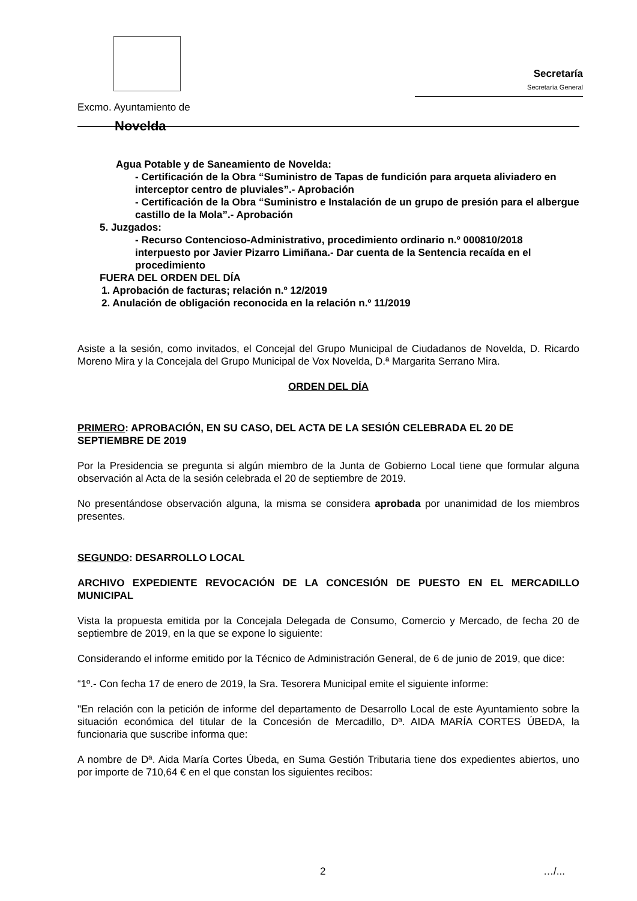Excmo. Ayuntamiento de
Novelda
Secretaría
Secretaría General
Agua Potable y de Saneamiento de Novelda:
- Certificación de la Obra “Suministro de Tapas de fundición para arqueta aliviadero en interceptor centro de pluviales”.- Aprobación
- Certificación de la Obra “Suministro e Instalación de un grupo de presión para el albergue castillo de la Mola”.- Aprobación
5. Juzgados:
- Recurso Contencioso-Administrativo, procedimiento ordinario n.º 000810/2018 interpuesto por Javier Pizarro Limiñana.- Dar cuenta de la Sentencia recaída en el procedimiento
FUERA DEL ORDEN DEL DÍA
1. Aprobación de facturas; relación n.º 12/2019
2. Anulación de obligación reconocida en la relación n.º 11/2019
Asiste a la sesión, como invitados, el Concejal del Grupo Municipal de Ciudadanos de Novelda, D. Ricardo Moreno Mira y la Concejala del Grupo Municipal de Vox Novelda, D.ª Margarita Serrano Mira.
ORDEN DEL DÍA
PRIMERO: APROBACIÓN, EN SU CASO, DEL ACTA DE LA SESIÓN CELEBRADA EL 20 DE SEPTIEMBRE DE 2019
Por la Presidencia se pregunta si algún miembro de la Junta de Gobierno Local tiene que formular alguna observación al Acta de la sesión celebrada el 20 de septiembre de 2019.
No presentándose observación alguna, la misma se considera aprobada por unanimidad de los miembros presentes.
SEGUNDO: DESARROLLO LOCAL
ARCHIVO EXPEDIENTE REVOCACIÓN DE LA CONCESIÓN DE PUESTO EN EL MERCADILLO MUNICIPAL
Vista la propuesta emitida por la Concejala Delegada de Consumo, Comercio y Mercado, de fecha 20 de septiembre de 2019, en la que se expone lo siguiente:
Considerando el informe emitido por la Técnico de Administración General, de 6 de junio de 2019, que dice:
“1º.- Con fecha 17 de enero de 2019, la Sra. Tesorera Municipal emite el siguiente informe:
"En relación con la petición de informe del departamento de Desarrollo Local de este Ayuntamiento sobre la situación económica del titular de la Concesión de Mercadillo, Dª. AIDA MARÍA CORTES ÚBEDA, la funcionaria que suscribe informa que:
A nombre de Dª. Aida María Cortes Úbeda, en Suma Gestión Tributaria tiene dos expedientes abiertos, uno por importe de 710,64 € en el que constan los siguientes recibos:
2 …/...